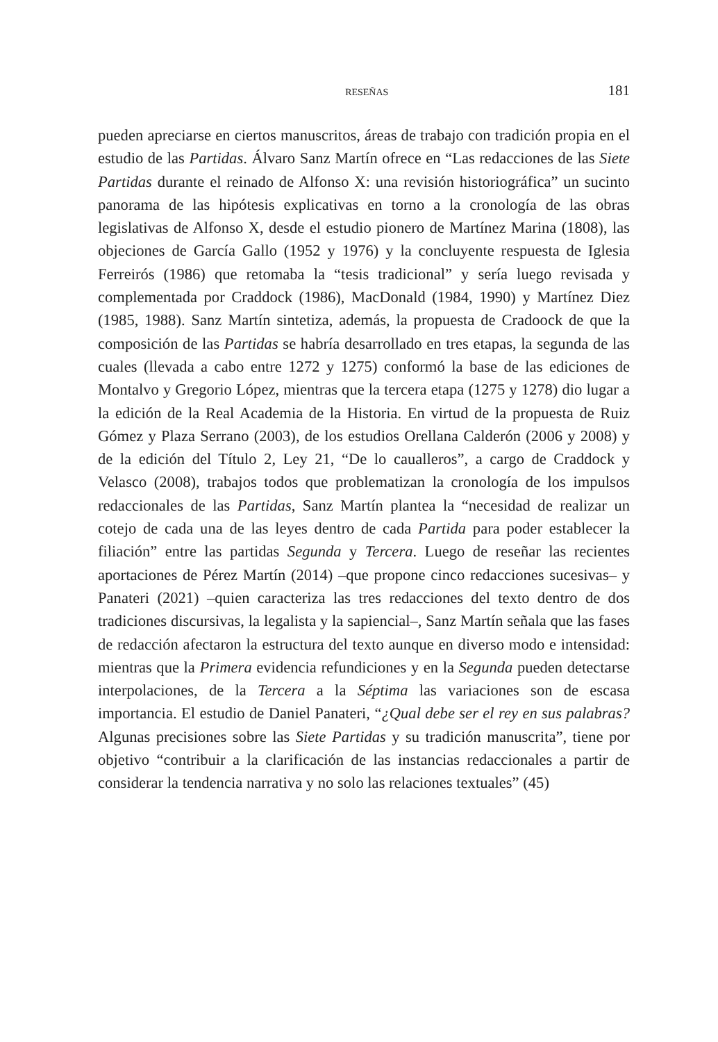RESEÑAS 181
pueden apreciarse en ciertos manuscritos, áreas de trabajo con tradición propia en el estudio de las Partidas. Álvaro Sanz Martín ofrece en “Las redacciones de las Siete Partidas durante el reinado de Alfonso X: una revisión historiográfica” un sucinto panorama de las hipótesis explicativas en torno a la cronología de las obras legislativas de Alfonso X, desde el estudio pionero de Martínez Marina (1808), las objeciones de García Gallo (1952 y 1976) y la concluyente respuesta de Iglesia Ferreirós (1986) que retomaba la “tesis tradicional” y sería luego revisada y complementada por Craddock (1986), MacDonald (1984, 1990) y Martínez Diez (1985, 1988). Sanz Martín sintetiza, además, la propuesta de Cradoock de que la composición de las Partidas se habría desarrollado en tres etapas, la segunda de las cuales (llevada a cabo entre 1272 y 1275) conformó la base de las ediciones de Montalvo y Gregorio López, mientras que la tercera etapa (1275 y 1278) dio lugar a la edición de la Real Academia de la Historia. En virtud de la propuesta de Ruiz Gómez y Plaza Serrano (2003), de los estudios Orellana Calderón (2006 y 2008) y de la edición del Título 2, Ley 21, “De lo caualleros”, a cargo de Craddock y Velasco (2008), trabajos todos que problematizan la cronología de los impulsos redaccionales de las Partidas, Sanz Martín plantea la “necesidad de realizar un cotejo de cada una de las leyes dentro de cada Partida para poder establecer la filiación” entre las partidas Segunda y Tercera. Luego de reseñar las recientes aportaciones de Pérez Martín (2014) –que propone cinco redacciones sucesivas– y Panateri (2021) –quien caracteriza las tres redacciones del texto dentro de dos tradiciones discursivas, la legalista y la sapiencial–, Sanz Martín señala que las fases de redacción afectaron la estructura del texto aunque en diverso modo e intensidad: mientras que la Primera evidencia refundiciones y en la Segunda pueden detectarse interpolaciones, de la Tercera a la Séptima las variaciones son de escasa importancia. El estudio de Daniel Panateri, “¿Qual debe ser el rey en sus palabras? Algunas precisiones sobre las Siete Partidas y su tradición manuscrita”, tiene por objetivo “contribuir a la clarificación de las instancias redaccionales a partir de considerar la tendencia narrativa y no solo las relaciones textuales” (45)